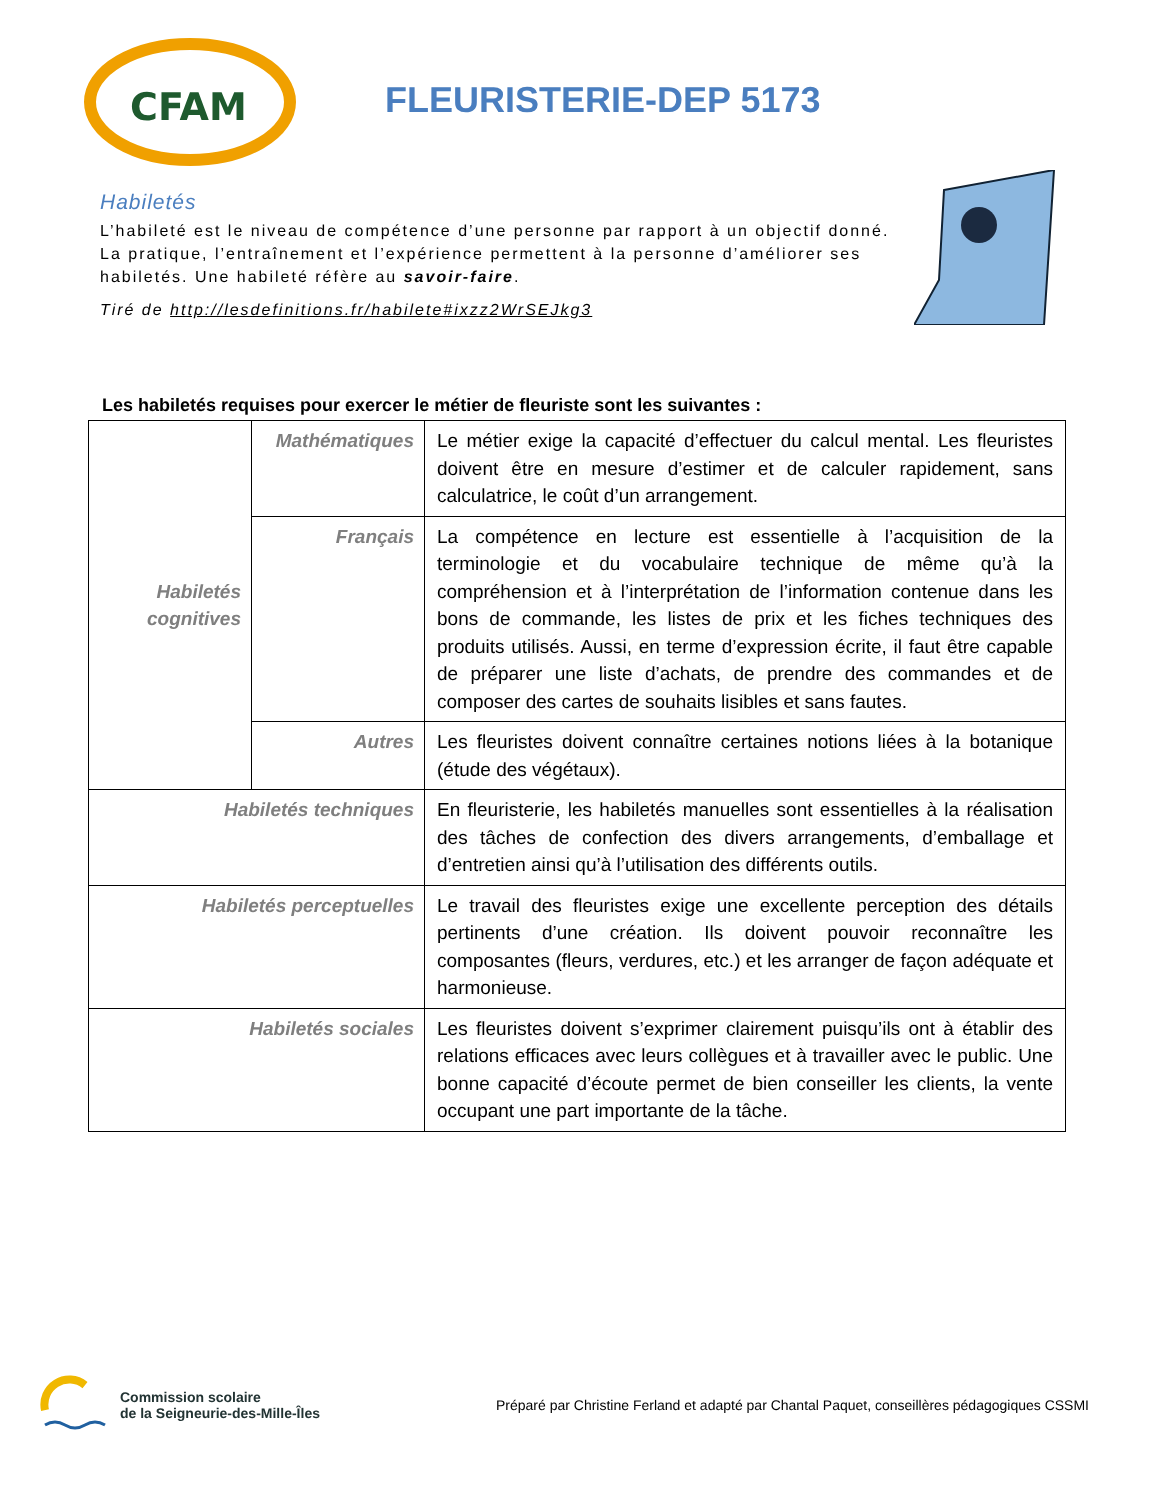CFAM
FLEURISTERIE-DEP 5173
Habiletés
L’habileté est le niveau de compétence d’une personne par rapport à un objectif donné. La pratique, l’entraînement et l’expérience permettent à la personne d’améliorer ses habiletés. Une habileté réfère au savoir-faire.
Tiré de http://lesdefinitions.fr/habilete#ixzz2WrSEJkg3
Les habiletés requises pour exercer le métier de fleuriste sont les suivantes :
| Habiletés cognitives | Mathématiques | Le métier exige la capacité d’effectuer du calcul mental. Les fleuristes doivent être en mesure d’estimer et de calculer rapidement, sans calculatrice, le coût d’un arrangement. |
| | Français | La compétence en lecture est essentielle à l’acquisition de la terminologie et du vocabulaire technique de même qu’à la compréhension et à l’interprétation de l’information contenue dans les bons de commande, les listes de prix et les fiches techniques des produits utilisés. Aussi, en terme d’expression écrite, il faut être capable de préparer une liste d’achats, de prendre des commandes et de composer des cartes de souhaits lisibles et sans fautes. |
| | Autres | Les fleuristes doivent connaître certaines notions liées à la botanique (étude des végétaux). |
| Habiletés techniques | | En fleuristerie, les habiletés manuelles sont essentielles à la réalisation des tâches de confection des divers arrangements, d’emballage et d’entretien ainsi qu’à l’utilisation des différents outils. |
| Habiletés perceptuelles | | Le travail des fleuristes exige une excellente perception des détails pertinents d’une création. Ils doivent pouvoir reconnaître les composantes (fleurs, verdures, etc.) et les arranger de façon adéquate et harmonieuse. |
| Habiletés sociales | | Les fleuristes doivent s’exprimer clairement puisqu’ils ont à établir des relations efficaces avec leurs collègues et à travailler avec le public. Une bonne capacité d’écoute permet de bien conseiller les clients, la vente occupant une part importante de la tâche. |
Commission scolaire
de la Seigneurie-des-Mille-Îles
Préparé par Christine Ferland et adapté par Chantal Paquet, conseillères pédagogiques CSSMI